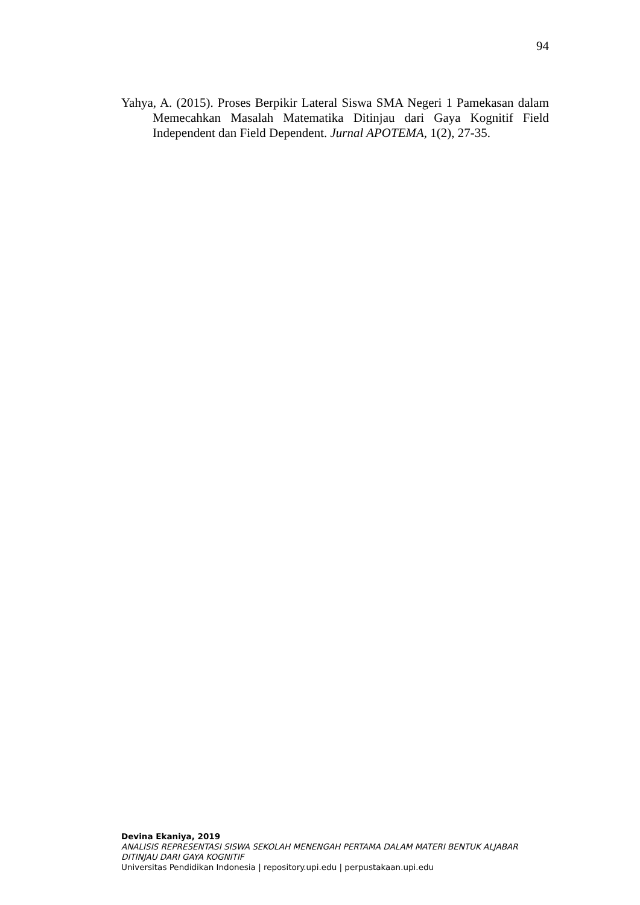94
Yahya, A. (2015). Proses Berpikir Lateral Siswa SMA Negeri 1 Pamekasan dalam Memecahkan Masalah Matematika Ditinjau dari Gaya Kognitif Field Independent dan Field Dependent. Jurnal APOTEMA, 1(2), 27-35.
Devina Ekaniya, 2019
ANALISIS REPRESENTASI SISWA SEKOLAH MENENGAH PERTAMA DALAM MATERI BENTUK ALJABAR DITINJAU DARI GAYA KOGNITIF
Universitas Pendidikan Indonesia | repository.upi.edu | perpustakaan.upi.edu